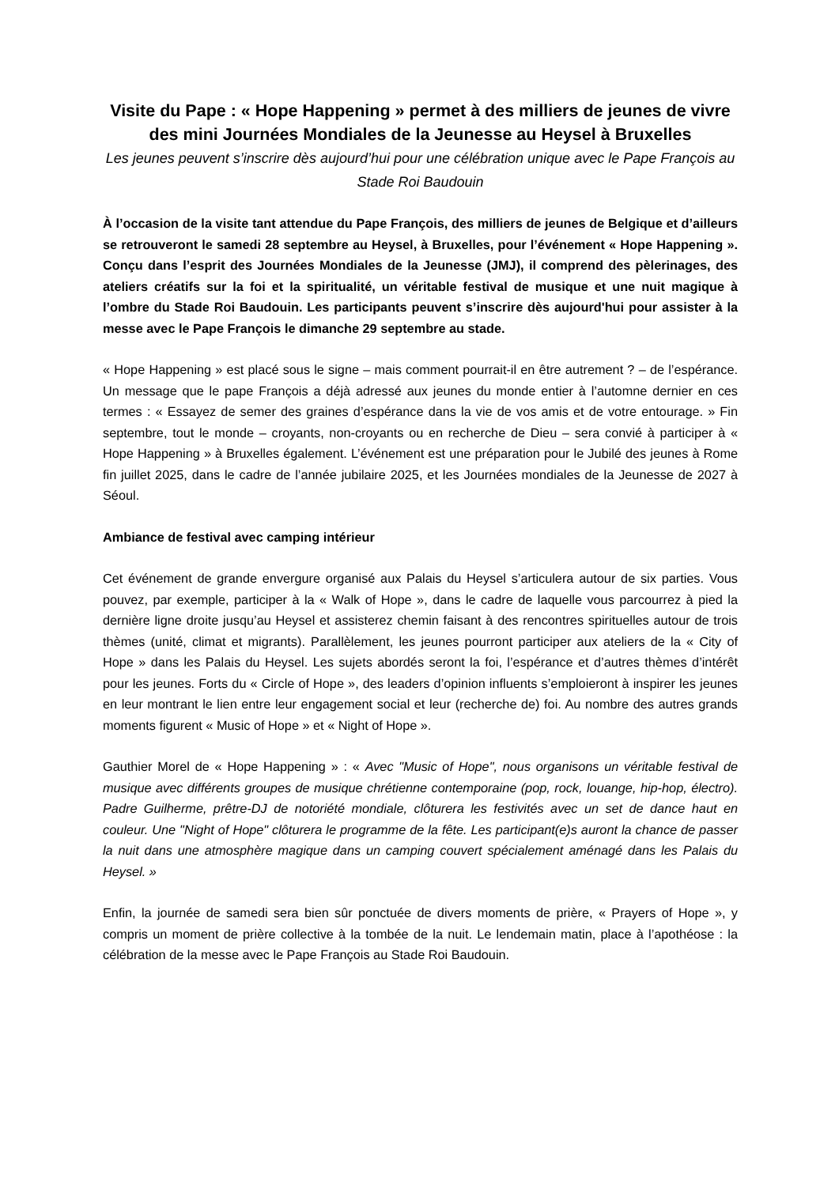Visite du Pape : « Hope Happening » permet à des milliers de jeunes de vivre des mini Journées Mondiales de la Jeunesse au Heysel à Bruxelles
Les jeunes peuvent s’inscrire dès aujourd’hui pour une célébration unique avec le Pape François au Stade Roi Baudouin
À l’occasion de la visite tant attendue du Pape François, des milliers de jeunes de Belgique et d’ailleurs se retrouveront le samedi 28 septembre au Heysel, à Bruxelles, pour l’événement « Hope Happening ». Conçu dans l’esprit des Journées Mondiales de la Jeunesse (JMJ), il comprend des pèlerinages, des ateliers créatifs sur la foi et la spiritualité, un véritable festival de musique et une nuit magique à l’ombre du Stade Roi Baudouin. Les participants peuvent s’inscrire dès aujourd'hui pour assister à la messe avec le Pape François le dimanche 29 septembre au stade.
« Hope Happening » est placé sous le signe – mais comment pourrait-il en être autrement ? – de l’espérance. Un message que le pape François a déjà adressé aux jeunes du monde entier à l’automne dernier en ces termes : « Essayez de semer des graines d’espérance dans la vie de vos amis et de votre entourage. » Fin septembre, tout le monde – croyants, non-croyants ou en recherche de Dieu – sera convié à participer à « Hope Happening » à Bruxelles également. L’événement est une préparation pour le Jubilé des jeunes à Rome fin juillet 2025, dans le cadre de l’année jubilaire 2025, et les Journées mondiales de la Jeunesse de 2027 à Séoul.
Ambiance de festival avec camping intérieur
Cet événement de grande envergure organisé aux Palais du Heysel s’articulera autour de six parties. Vous pouvez, par exemple, participer à la « Walk of Hope », dans le cadre de laquelle vous parcourrez à pied la dernière ligne droite jusqu’au Heysel et assisterez chemin faisant à des rencontres spirituelles autour de trois thèmes (unité, climat et migrants). Parallèlement, les jeunes pourront participer aux ateliers de la « City of Hope » dans les Palais du Heysel. Les sujets abordés seront la foi, l’espérance et d’autres thèmes d’intérêt pour les jeunes. Forts du « Circle of Hope », des leaders d’opinion influents s’emploieront à inspirer les jeunes en leur montrant le lien entre leur engagement social et leur (recherche de) foi. Au nombre des autres grands moments figurent « Music of Hope » et « Night of Hope ».
Gauthier Morel de « Hope Happening » : « Avec "Music of Hope", nous organisons un véritable festival de musique avec différents groupes de musique chrétienne contemporaine (pop, rock, louange, hip-hop, électro). Padre Guilherme, prêtre-DJ de notoriété mondiale, clôturera les festivités avec un set de dance haut en couleur. Une "Night of Hope" clôturera le programme de la fête. Les participant(e)s auront la chance de passer la nuit dans une atmosphère magique dans un camping couvert spécialement aménagé dans les Palais du Heysel. »
Enfin, la journée de samedi sera bien sûr ponctuée de divers moments de prière, « Prayers of Hope », y compris un moment de prière collective à la tombée de la nuit. Le lendemain matin, place à l’apothéose : la célébration de la messe avec le Pape François au Stade Roi Baudouin.